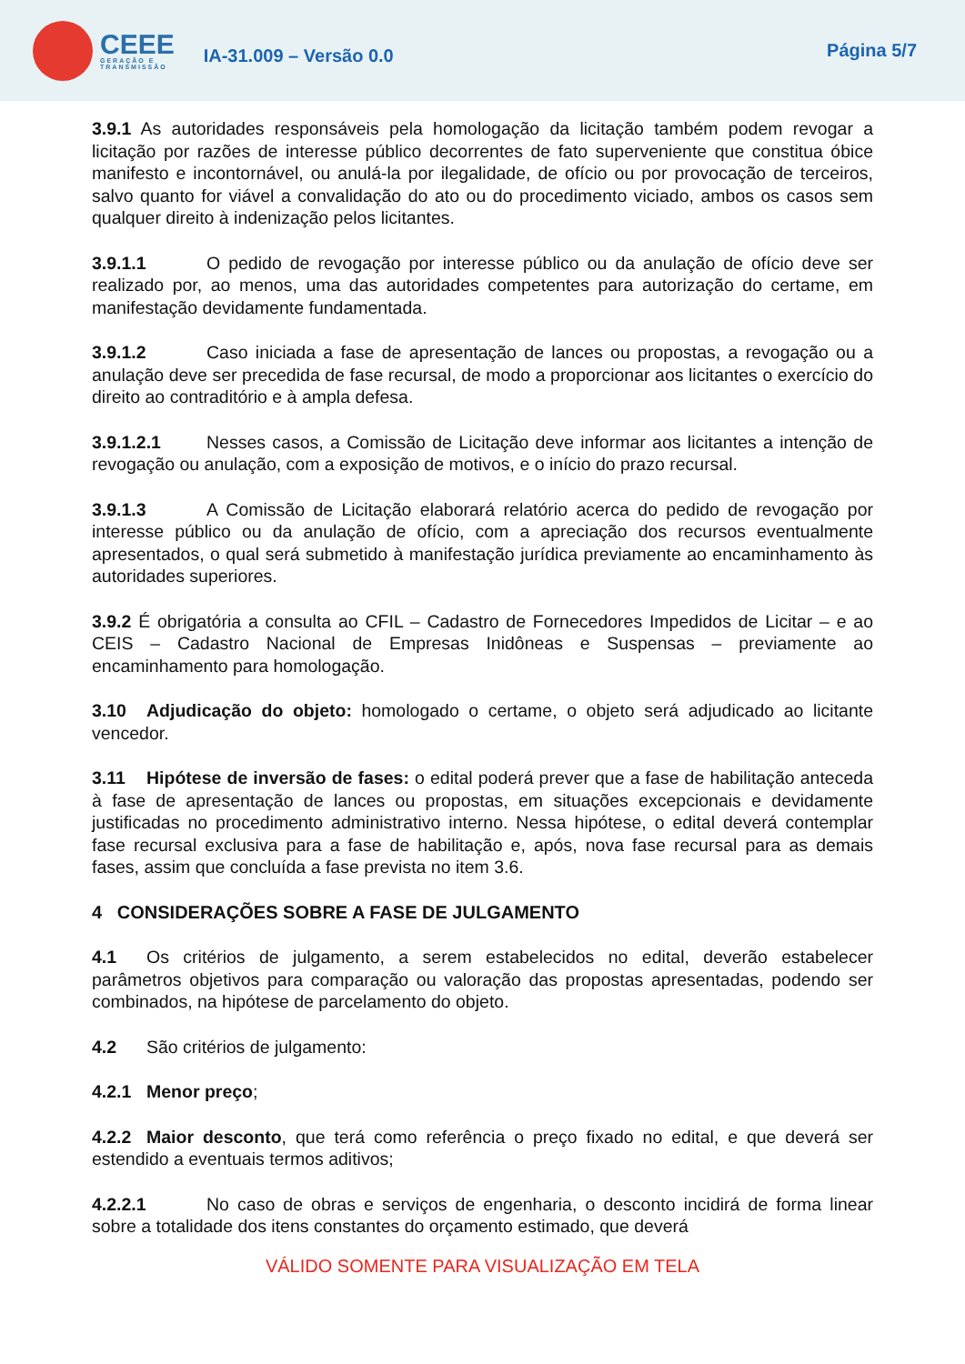CEEE
GERAÇÃO E
TRANSMISSÃO
IA-31.009 – Versão 0.0
Página 5/7
3.9.1 As autoridades responsáveis pela homologação da licitação também podem revogar a licitação por razões de interesse público decorrentes de fato superveniente que constitua óbice manifesto e incontornável, ou anulá-la por ilegalidade, de ofício ou por provocação de terceiros, salvo quanto for viável a convalidação do ato ou do procedimento viciado, ambos os casos sem qualquer direito à indenização pelos licitantes.
3.9.1.1 O pedido de revogação por interesse público ou da anulação de ofício deve ser realizado por, ao menos, uma das autoridades competentes para autorização do certame, em manifestação devidamente fundamentada.
3.9.1.2 Caso iniciada a fase de apresentação de lances ou propostas, a revogação ou a anulação deve ser precedida de fase recursal, de modo a proporcionar aos licitantes o exercício do direito ao contraditório e à ampla defesa.
3.9.1.2.1 Nesses casos, a Comissão de Licitação deve informar aos licitantes a intenção de revogação ou anulação, com a exposição de motivos, e o início do prazo recursal.
3.9.1.3 A Comissão de Licitação elaborará relatório acerca do pedido de revogação por interesse público ou da anulação de ofício, com a apreciação dos recursos eventualmente apresentados, o qual será submetido à manifestação jurídica previamente ao encaminhamento às autoridades superiores.
3.9.2 É obrigatória a consulta ao CFIL – Cadastro de Fornecedores Impedidos de Licitar – e ao CEIS – Cadastro Nacional de Empresas Inidôneas e Suspensas – previamente ao encaminhamento para homologação.
3.10 Adjudicação do objeto: homologado o certame, o objeto será adjudicado ao licitante vencedor.
3.11 Hipótese de inversão de fases: o edital poderá prever que a fase de habilitação anteceda à fase de apresentação de lances ou propostas, em situações excepcionais e devidamente justificadas no procedimento administrativo interno. Nessa hipótese, o edital deverá contemplar fase recursal exclusiva para a fase de habilitação e, após, nova fase recursal para as demais fases, assim que concluída a fase prevista no item 3.6.
4 CONSIDERAÇÕES SOBRE A FASE DE JULGAMENTO
4.1 Os critérios de julgamento, a serem estabelecidos no edital, deverão estabelecer parâmetros objetivos para comparação ou valoração das propostas apresentadas, podendo ser combinados, na hipótese de parcelamento do objeto.
4.2 São critérios de julgamento:
4.2.1 Menor preço;
4.2.2 Maior desconto, que terá como referência o preço fixado no edital, e que deverá ser estendido a eventuais termos aditivos;
4.2.2.1 No caso de obras e serviços de engenharia, o desconto incidirá de forma linear sobre a totalidade dos itens constantes do orçamento estimado, que deverá
VÁLIDO SOMENTE PARA VISUALIZAÇÃO EM TELA